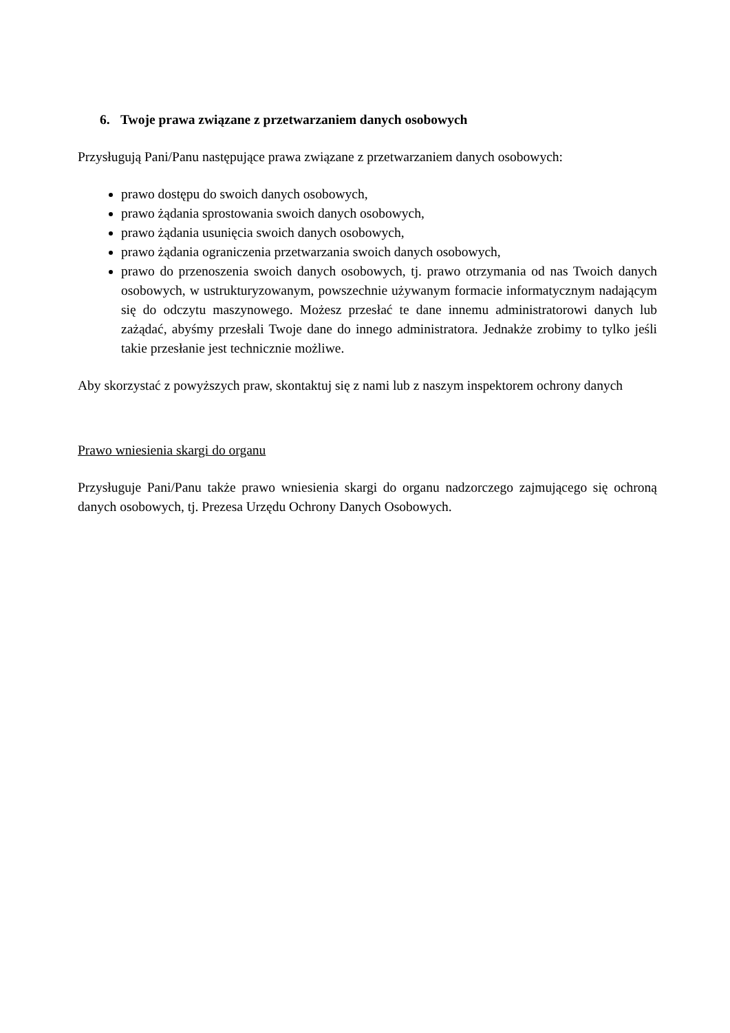6. Twoje prawa związane z przetwarzaniem danych osobowych
Przysługują Pani/Panu następujące prawa związane z przetwarzaniem danych osobowych:
prawo dostępu do swoich danych osobowych,
prawo żądania sprostowania swoich danych osobowych,
prawo żądania usunięcia swoich danych osobowych,
prawo żądania ograniczenia przetwarzania swoich danych osobowych,
prawo do przenoszenia swoich danych osobowych, tj. prawo otrzymania od nas Twoich danych osobowych, w ustrukturyzowanym, powszechnie używanym formacie informatycznym nadającym się do odczytu maszynowego. Możesz przesłać te dane innemu administratorowi danych lub zażądać, abyśmy przesłali Twoje dane do innego administratora. Jednakże zrobimy to tylko jeśli takie przesłanie jest technicznie możliwe.
Aby skorzystać z powyższych praw, skontaktuj się z nami lub z naszym inspektorem ochrony danych
Prawo wniesienia skargi do organu
Przysługuje Pani/Panu także prawo wniesienia skargi do organu nadzorczego zajmującego się ochroną danych osobowych, tj. Prezesa Urzędu Ochrony Danych Osobowych.